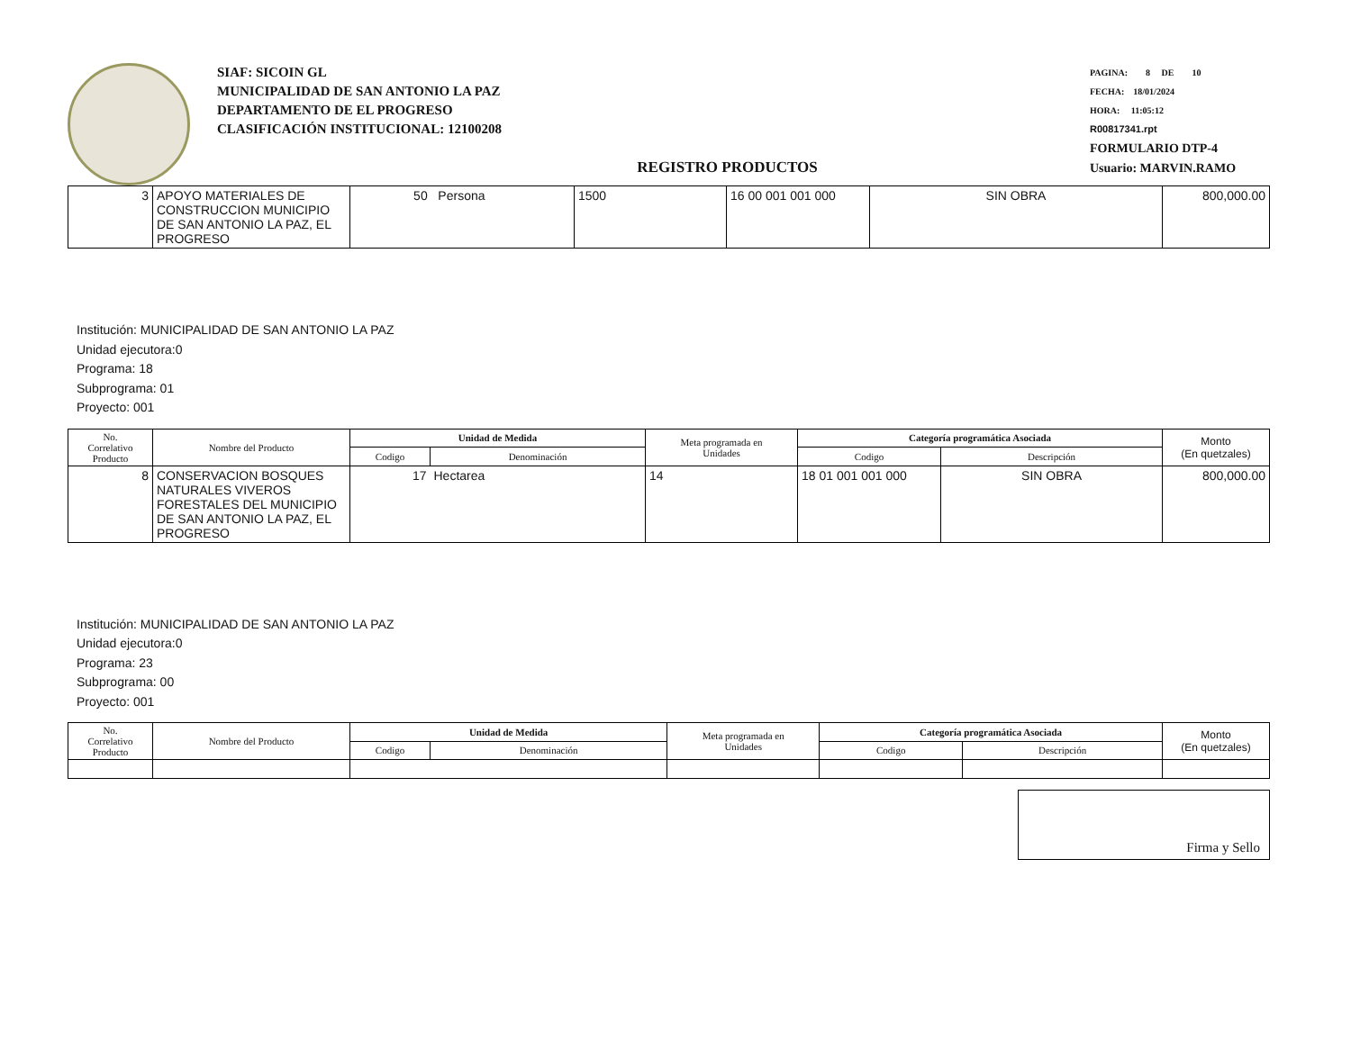SIAF: SICOIN GL
MUNICIPALIDAD DE SAN ANTONIO LA PAZ
DEPARTAMENTO DE EL PROGRESO
CLASIFICACIÓN INSTITUCIONAL: 12100208
PAGINA: 8 DE 10
FECHA: 18/01/2024
HORA: 11:05:12
R00817341.rpt
FORMULARIO DTP-4
Usuario: MARVIN.RAMO
REGISTRO PRODUCTOS
| 3 | APOYO MATERIALES DE CONSTRUCCION MUNICIPIO DE SAN ANTONIO LA PAZ, EL PROGRESO | 50 Persona | 1500 | 16 00 001 001 000 | SIN OBRA | 800,000.00 |
Institución: MUNICIPALIDAD DE SAN ANTONIO LA PAZ
Unidad ejecutora:0
Programa: 18
Subprograma: 01
Proyecto: 001
| No. Correlativo Producto | Nombre del Producto | Unidad de Medida | | Meta programada en Unidades | Categoría programática Asociada | | Monto (En quetzales) |
| --- | --- | --- | --- | --- | --- | --- | --- |
| | | Codigo | Denominación | | Codigo | Descripción | |
| 8 | CONSERVACION BOSQUES NATURALES VIVEROS FORESTALES DEL MUNICIPIO DE SAN ANTONIO LA PAZ, EL PROGRESO | 17 | Hectarea | 14 | 18 01 001 001 000 | SIN OBRA | 800,000.00 |
Institución: MUNICIPALIDAD DE SAN ANTONIO LA PAZ
Unidad ejecutora:0
Programa: 23
Subprograma: 00
Proyecto: 001
| No. Correlativo Producto | Nombre del Producto | Unidad de Medida | | Meta programada en Unidades | Categoría programática Asociada | | Monto (En quetzales) |
| --- | --- | --- | --- | --- | --- | --- | --- |
| | | Codigo | Denominación | | Codigo | Descripción | |
Firma y Sello